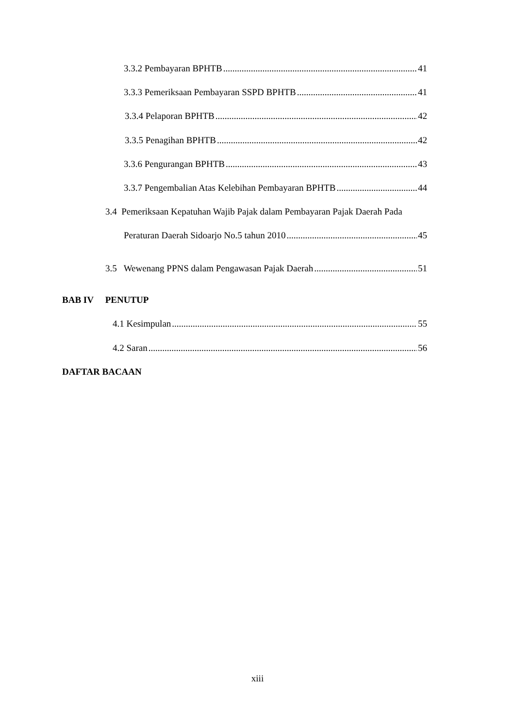3.3.2 Pembayaran BPHTB 41
3.3.3 Pemeriksaan Pembayaran SSPD BPHTB 41
3.3.4 Pelaporan BPHTB 42
3.3.5 Penagihan BPHTB 42
3.3.6 Pengurangan BPHTB 43
3.3.7 Pengembalian Atas Kelebihan Pembayaran BPHTB 44
3.4 Pemeriksaan Kepatuhan Wajib Pajak dalam Pembayaran Pajak Daerah Pada
Peraturan Daerah Sidoarjo No.5 tahun 2010 45
3.5 Wewenang PPNS dalam Pengawasan Pajak Daerah 51
BAB IV PENUTUP
4.1 Kesimpulan 55
4.2 Saran 56
DAFTAR BACAAN
xiii